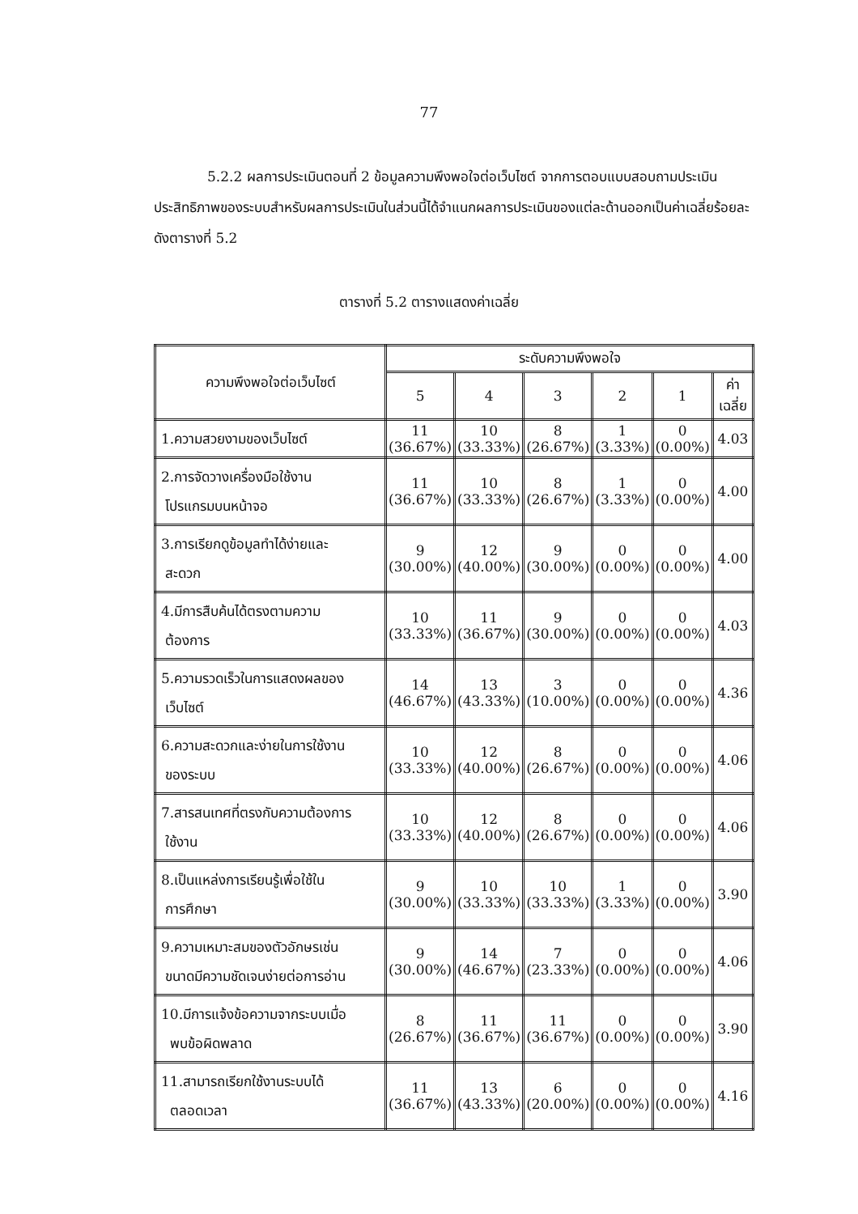77
5.2.2 ผลการประเมินตอนที่ 2 ข้อมูลความพึงพอใจต่อเว็บไซต์ จากการตอบแบบสอบถามประเมินประสิทธิภาพของระบบสำหรับผลการประเมินในส่วนนี้ได้จำแนกผลการประเมินของแต่ละด้านออกเป็นค่าเฉลี่ยร้อยละ ดังตารางที่ 5.2
ตารางที่ 5.2 ตารางแสดงค่าเฉลี่ย
| ความพึงพอใจต่อเว็บไซต์ | ระดับความพึงพอใจ | | | | | |
| --- | --- | --- | --- | --- | --- | --- |
| | 5 | 4 | 3 | 2 | 1 | ค่าเฉลี่ย |
| 1.ความสวยงามของเว็บไซต์ | 11 (36.67%) | 10 (33.33%) | 8 (26.67%) | 1 (3.33%) | 0 (0.00%) | 4.03 |
| 2.การจัดวางเครื่องมือใช้งาน โปรแกรมบนหน้าจอ | 11 (36.67%) | 10 (33.33%) | 8 (26.67%) | 1 (3.33%) | 0 (0.00%) | 4.00 |
| 3.การเรียกดูข้อมูลทำได้ง่ายและ สะดวก | 9 (30.00%) | 12 (40.00%) | 9 (30.00%) | 0 (0.00%) | 0 (0.00%) | 4.00 |
| 4.มีการสืบค้นได้ตรงตามความ ต้องการ | 10 (33.33%) | 11 (36.67%) | 9 (30.00%) | 0 (0.00%) | 0 (0.00%) | 4.03 |
| 5.ความรวดเร็วในการแสดงผลของ เว็บไซต์ | 14 (46.67%) | 13 (43.33%) | 3 (10.00%) | 0 (0.00%) | 0 (0.00%) | 4.36 |
| 6.ความสะดวกและง่ายในการใช้งาน ของระบบ | 10 (33.33%) | 12 (40.00%) | 8 (26.67%) | 0 (0.00%) | 0 (0.00%) | 4.06 |
| 7.สารสนเทศที่ตรงกับความต้องการ ใช้งาน | 10 (33.33%) | 12 (40.00%) | 8 (26.67%) | 0 (0.00%) | 0 (0.00%) | 4.06 |
| 8.เป็นแหล่งการเรียนรู้เพื่อใช้ใน การศึกษา | 9 (30.00%) | 10 (33.33%) | 10 (33.33%) | 1 (3.33%) | 0 (0.00%) | 3.90 |
| 9.ความเหมาะสมของตัวอักษรเช่น ขนาดมีความชัดเจนง่ายต่อการอ่าน | 9 (30.00%) | 14 (46.67%) | 7 (23.33%) | 0 (0.00%) | 0 (0.00%) | 4.06 |
| 10.มีการแจ้งข้อความจากระบบเมื่อ พบข้อผิดพลาด | 8 (26.67%) | 11 (36.67%) | 11 (36.67%) | 0 (0.00%) | 0 (0.00%) | 3.90 |
| 11.สามารถเรียกใช้งานระบบได้ ตลอดเวลา | 11 (36.67%) | 13 (43.33%) | 6 (20.00%) | 0 (0.00%) | 0 (0.00%) | 4.16 |